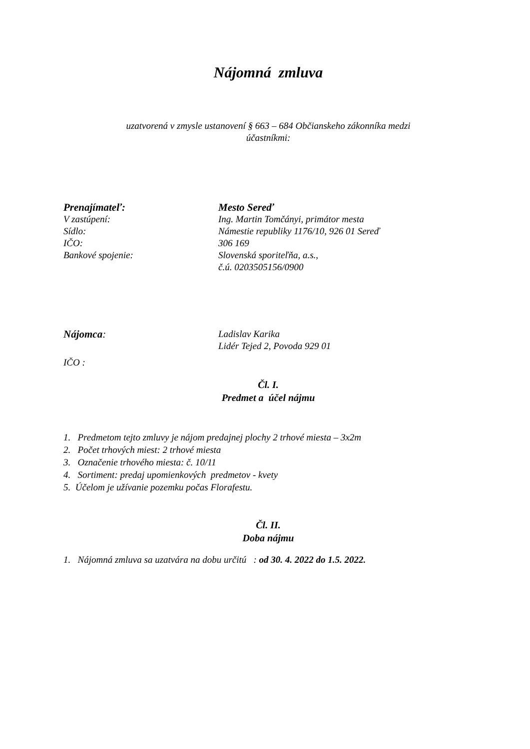Nájomná zmluva
uzatvorená v zmysle ustanovení § 663 – 684 Občianskeho zákonníka medzi
účastníkmi:
Prenajímateľ: Mesto Sereď
V zastúpení: Ing. Martin Tomčányi, primátor mesta
Sídlo: Námestie republiky 1176/10, 926 01 Sereď
IČO: 306 169
Bankové spojenie: Slovenská sporiteľňa, a.s.,
č.ú. 0203505156/0900
Nájomca: Ladislav Karika
Lidér Tejed 2, Povoda 929 01
IČO :
Čl. I.
Predmet a účel nájmu
1. Predmetom tejto zmluvy je nájom predajnej plochy 2 trhové miesta – 3x2m
2. Počet trhových miest: 2 trhové miesta
3. Označenie trhového miesta: č. 10/11
4. Sortiment: predaj upomienkových predmetov - kvety
5. Účelom je užívanie pozemku počas Florafestu.
Čl. II.
Doba nájmu
1. Nájomná zmluva sa uzatvára na dobu určitú : od 30. 4. 2022 do 1.5. 2022.